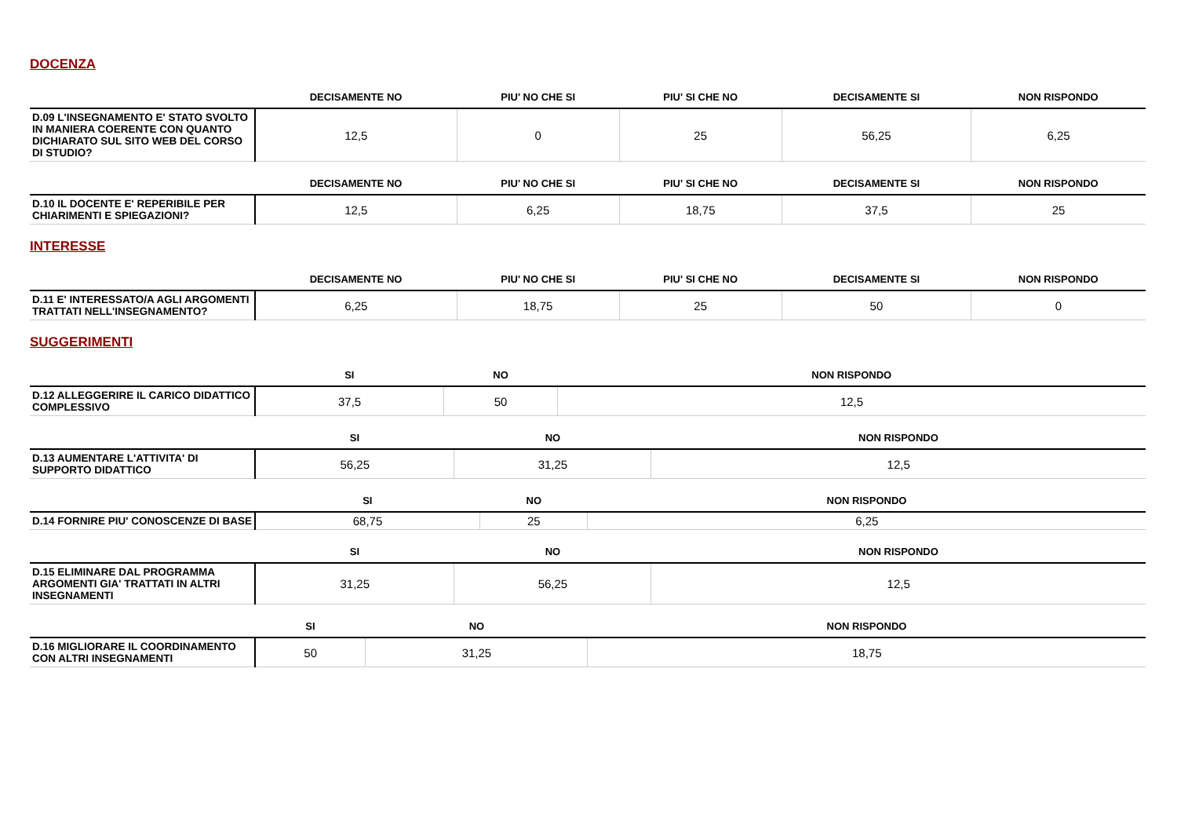DOCENZA
| | DECISAMENTE NO | PIU' NO CHE SI | PIU' SI CHE NO | DECISAMENTE SI | NON RISPONDO |
| --- | --- | --- | --- | --- | --- |
| D.09 L'INSEGNAMENTO E' STATO SVOLTO IN MANIERA COERENTE CON QUANTO DICHIARATO SUL SITO WEB DEL CORSO DI STUDIO? | 12,5 | 0 | 25 | 56,25 | 6,25 |
| | DECISAMENTE NO | PIU' NO CHE SI | PIU' SI CHE NO | DECISAMENTE SI | NON RISPONDO |
| --- | --- | --- | --- | --- | --- |
| D.10 IL DOCENTE E' REPERIBILE PER CHIARIMENTI E SPIEGAZIONI? | 12,5 | 6,25 | 18,75 | 37,5 | 25 |
INTERESSE
| | DECISAMENTE NO | PIU' NO CHE SI | PIU' SI CHE NO | DECISAMENTE SI | NON RISPONDO |
| --- | --- | --- | --- | --- | --- |
| D.11 E' INTERESSATO/A AGLI ARGOMENTI TRATTATI NELL'INSEGNAMENTO? | 6,25 | 18,75 | 25 | 50 | 0 |
SUGGERIMENTI
| | SI | NO | NON RISPONDO |
| --- | --- | --- | --- |
| D.12 ALLEGGERIRE IL CARICO DIDATTICO COMPLESSIVO | 37,5 | 50 | 12,5 |
| | SI | NO | NON RISPONDO |
| --- | --- | --- | --- |
| D.13 AUMENTARE L'ATTIVITA' DI SUPPORTO DIDATTICO | 56,25 | 31,25 | 12,5 |
| | SI | NO | NON RISPONDO |
| --- | --- | --- | --- |
| D.14 FORNIRE PIU' CONOSCENZE DI BASE | 68,75 | 25 | 6,25 |
| | SI | NO | NON RISPONDO |
| --- | --- | --- | --- |
| D.15 ELIMINARE DAL PROGRAMMA ARGOMENTI GIA' TRATTATI IN ALTRI INSEGNAMENTI | 31,25 | 56,25 | 12,5 |
| | SI | NO | NON RISPONDO |
| --- | --- | --- | --- |
| D.16 MIGLIORARE IL COORDINAMENTO CON ALTRI INSEGNAMENTI | 50 | 31,25 | 18,75 |